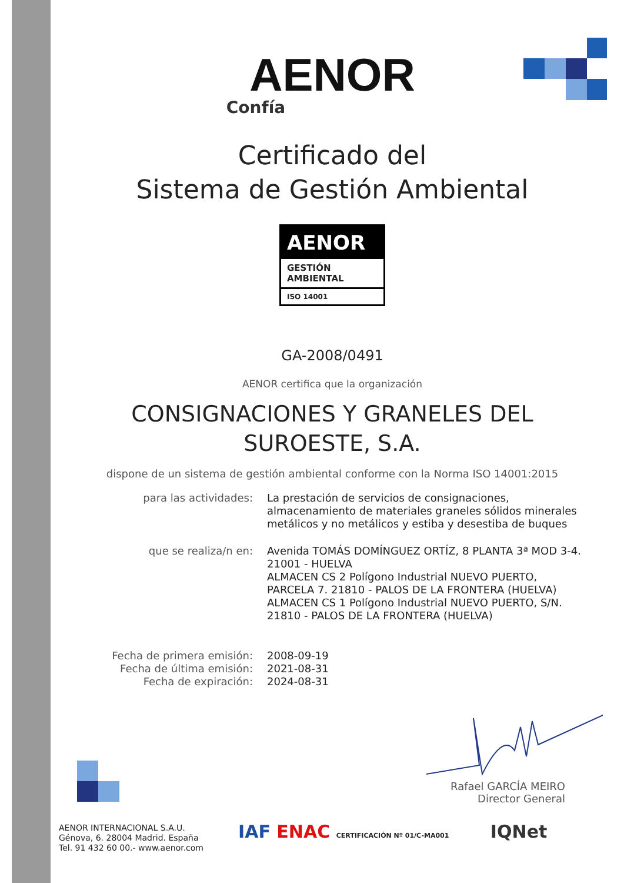AENOR
Confía
Certificado del
Sistema de Gestión Ambiental
AENOR
GESTIÓN
AMBIENTAL
ISO 14001
GA-2008/0491
AENOR certifica que la organización
CONSIGNACIONES Y GRANELES DEL
SUROESTE, S.A.
dispone de un sistema de gestión ambiental conforme con la Norma ISO 14001:2015
para las actividades: La prestación de servicios de consignaciones,
almacenamiento de materiales graneles sólidos minerales
metálicos y no metálicos y estiba y desestiba de buques
que se realiza/n en: Avenida TOMÁS DOMÍNGUEZ ORTÍZ, 8 PLANTA 3ª MOD 3-4.
21001 - HUELVA
ALMACEN CS 2 Polígono Industrial NUEVO PUERTO,
PARCELA 7. 21810 - PALOS DE LA FRONTERA (HUELVA)
ALMACEN CS 1 Polígono Industrial NUEVO PUERTO, S/N.
21810 - PALOS DE LA FRONTERA (HUELVA)
Fecha de primera emisión:
Fecha de última emisión:
Fecha de expiración:
2008-09-19
2021-08-31
2024-08-31
Rafael GARCÍA MEIRO
Director General
AENOR INTERNACIONAL S.A.U.
Génova, 6. 28004 Madrid. España
Tel. 91 432 60 00.- www.aenor.com
IAF ENAC CERTIFICACIÓN Nº 01/C-MA001 IQNet